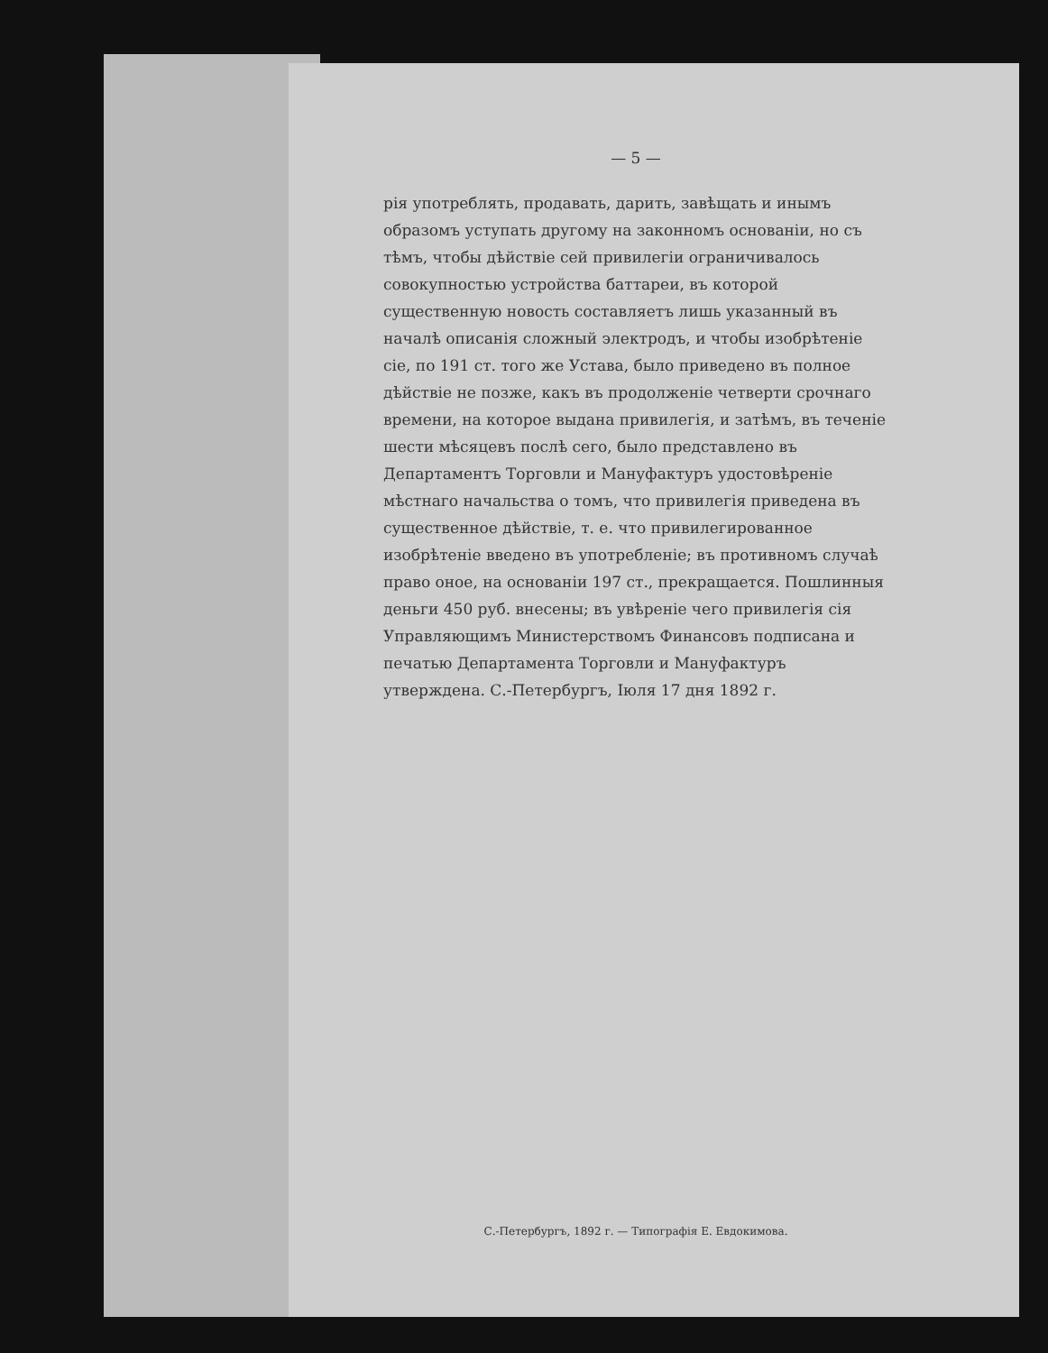— 5 —
рія употреблять, продавать, дарить, завѣщать и инымъ образомъ уступать другому на законномъ основаніи, но съ тѣмъ, чтобы дѣйствіе сей привилегіи ограничивалось совокупностью устройства баттареи, въ которой существенную новость составляетъ лишь указанный въ началѣ описанія сложный электродъ, и чтобы изобрѣтеніе сіе, по 191 ст. того же Устава, было приведено въ полное дѣйствіе не позже, какъ въ продолженіе четверти срочнаго времени, на которое выдана привилегія, и затѣмъ, въ теченіе шести мѣсяцевъ послѣ сего, было представлено въ Департаментъ Торговли и Мануфактуръ удостовѣреніе мѣстнаго начальства о томъ, что привилегія приведена въ существенное дѣйствіе, т. е. что привилегированное изобрѣтеніе введено въ употребленіе; въ противномъ случаѣ право оное, на основаніи 197 ст., прекращается. Пошлинныя деньги 450 руб. внесены; въ увѣреніе чего привилегія сія Управляющимъ Министерствомъ Финансовъ подписана и печатью Департамента Торговли и Мануфактуръ утверждена. С.-Петербургъ, Іюля 17 дня 1892 г.
С.-Петербургъ, 1892 г. — Типографія Е. Евдокимова.